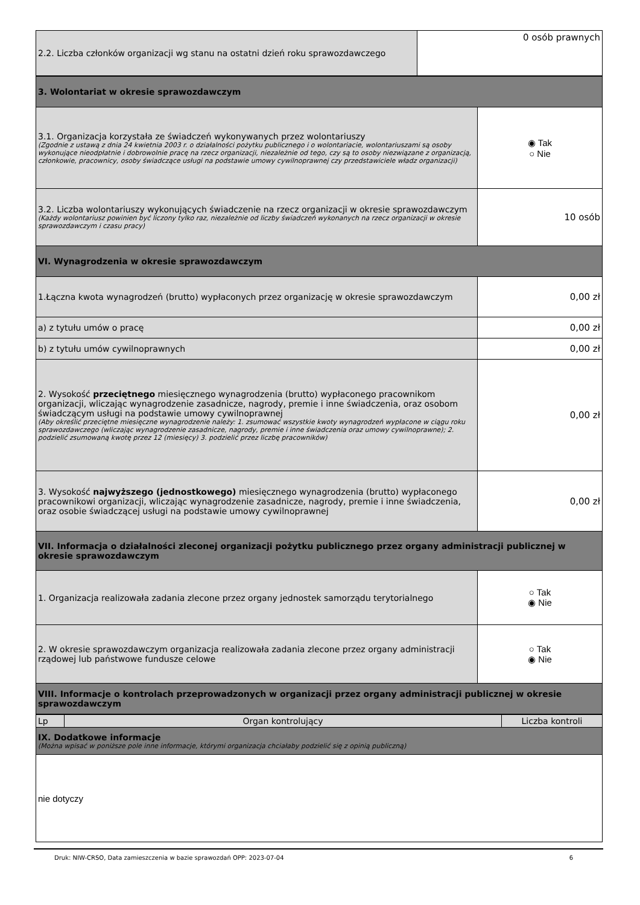| 2.2. Liczba członków organizacji wg stanu na ostatni dzień roku sprawozdawczego | 0 osób prawnych |
| 3. Wolontariat w okresie sprawozdawczym | |
| 3.1. Organizacja korzystała ze świadczeń wykonywanych przez wolontariuszy (Zgodnie z ustawą z dnia 24 kwietnia 2003 r. o działalności pożytku publicznego i o wolontariacie, wolontariuszami są osoby wykonujące nieodpłatnie i dobrowolnie pracę na rzecz organizacji, niezależnie od tego, czy są to osoby niezwiązane z organizacją, członkowie, pracownicy, osoby świadczące usługi na podstawie umowy cywilnoprawnej czy przedstawiciele władz organizacji) | ◉ Tak ○ Nie |
| 3.2. Liczba wolontariuszy wykonujących świadczenie na rzecz organizacji w okresie sprawozdawczym (Każdy wolontariusz powinien być liczony tylko raz, niezależnie od liczby świadczeń wykonanych na rzecz organizacji w okresie sprawozdawczym i czasu pracy) | 10 osób |
| VI. Wynagrodzenia w okresie sprawozdawczym | |
| 1.Łączna kwota wynagrodzeń (brutto) wypłaconych przez organizację w okresie sprawozdawczym | 0,00 zł |
| a) z tytułu umów o pracę | 0,00 zł |
| b) z tytułu umów cywilnoprawnych | 0,00 zł |
| 2. Wysokość przeciętnego miesięcznego wynagrodzenia (brutto) wypłaconego pracownikom organizacji, wliczając wynagrodzenie zasadnicze, nagrody, premie i inne świadczenia, oraz osobom świadczącym usługi na podstawie umowy cywilnoprawnej (Aby określić przeciętne miesięczne wynagrodzenie należy: 1. zsumować wszystkie kwoty wynagrodzeń wypłacone w ciągu roku sprawozdawczego (wliczając wynagrodzenie zasadnicze, nagrody, premie i inne świadczenia oraz umowy cywilnoprawne); 2. podzielić zsumowaną kwotę przez 12 (miesięcy) 3. podzielić przez liczbę pracowników) | 0,00 zł |
| 3. Wysokość najwyższego (jednostkowego) miesięcznego wynagrodzenia (brutto) wypłaconego pracownikowi organizacji, wliczając wynagrodzenie zasadnicze, nagrody, premie i inne świadczenia, oraz osobie świadczącej usługi na podstawie umowy cywilnoprawnej | 0,00 zł |
| VII. Informacja o działalności zleconej organizacji pożytku publicznego przez organy administracji publicznej w okresie sprawozdawczym | |
| 1. Organizacja realizowała zadania zlecone przez organy jednostek samorządu terytorialnego | ○ Tak ◉ Nie |
| 2. W okresie sprawozdawczym organizacja realizowała zadania zlecone przez organy administracji rządowej lub państwowe fundusze celowe | ○ Tak ◉ Nie |
| VIII. Informacje o kontrolach przeprowadzonych w organizacji przez organy administracji publicznej w okresie sprawozdawczym | |
| Lp | Organ kontrolujący | Liczba kontroli |
| IX. Dodatkowe informacje (Można wpisać w poniższe pole inne informacje, którymi organizacja chciałaby podzielić się z opinią publiczną) | | |
| nie dotyczy | | |
Druk: NIW-CRSO, Data zamieszczenia w bazie sprawozdań OPP: 2023-07-04 6